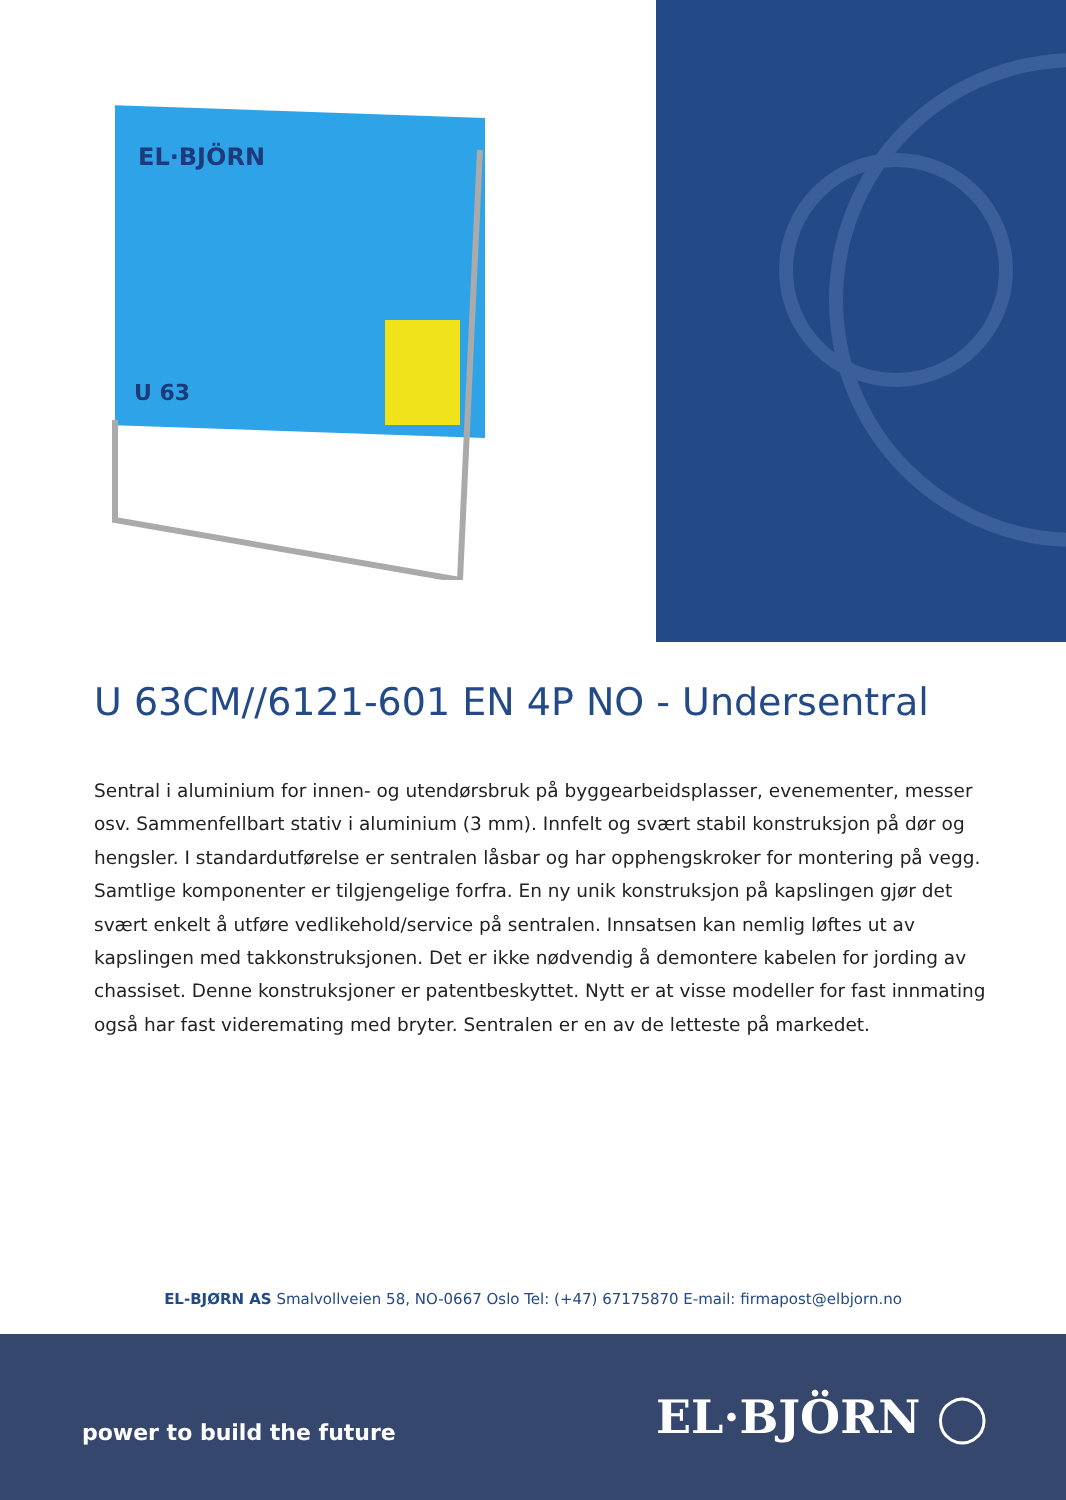EL·BJÖRN
U 63
U 63CM//6121-601 EN 4P NO - Undersentral
Sentral i aluminium for innen- og utendørsbruk på byggearbeidsplasser, evenementer, messer osv. Sammenfellbart stativ i aluminium (3 mm). Innfelt og svært stabil konstruksjon på dør og hengsler. I standardutførelse er sentralen låsbar og har opphengskroker for montering på vegg. Samtlige komponenter er tilgjengelige forfra. En ny unik konstruksjon på kapslingen gjør det svært enkelt å utføre vedlikehold/service på sentralen. Innsatsen kan nemlig løftes ut av kapslingen med takkonstruksjonen. Det er ikke nødvendig å demontere kabelen for jording av chassiset. Denne konstruksjoner er patentbeskyttet. Nytt er at visse modeller for fast innmating også har fast videremating med bryter. Sentralen er en av de letteste på markedet.
EL-BJØRN AS Smalvollveien 58, NO-0667 Oslo Tel: (+47) 67175870 E-mail: firmapost@elbjorn.no
power to build the future EL·BJÖRN ◯